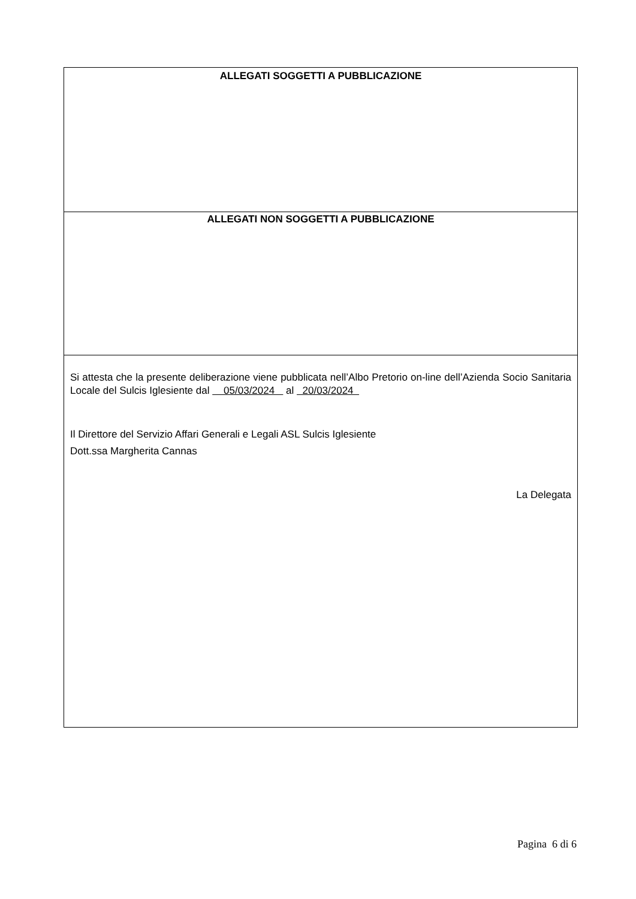ALLEGATI SOGGETTI A PUBBLICAZIONE
ALLEGATI NON SOGGETTI A PUBBLICAZIONE
Si attesta che la presente deliberazione viene pubblicata nell’Albo Pretorio on-line dell’Azienda Socio Sanitaria Locale del Sulcis Iglesiente dal 05/03/2024 al 20/03/2024
Il Direttore del Servizio Affari Generali e Legali ASL Sulcis Iglesiente
Dott.ssa Margherita Cannas
La Delegata
Pagina 6 di 6